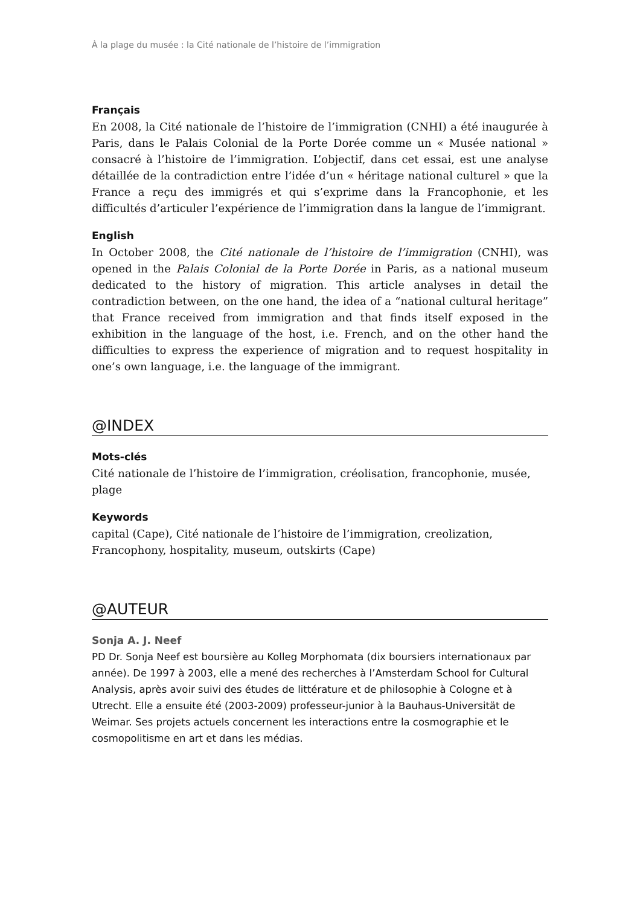À la plage du musée : la Cité nationale de l’histoire de l’immigration
Français
En 2008, la Cité nationale de l’histoire de l’immigration (CNHI) a été inaugurée à Paris, dans le Palais Colonial de la Porte Dorée comme un « Musée national » consacré à l’histoire de l’immigration. L’objectif, dans cet essai, est une analyse détaillée de la contradiction entre l’idée d’un « héritage national culturel » que la France a reçu des immigrés et qui s’exprime dans la Francophonie, et les difficultés d’articuler l’expérience de l’immigration dans la langue de l’immigrant.
English
In October 2008, the Cité nationale de l’histoire de l’immigration (CNHI), was opened in the Palais Colonial de la Porte Dorée in Paris, as a national museum dedicated to the history of migration. This article analyses in detail the contradiction between, on the one hand, the idea of a “national cultural heritage” that France received from immigration and that finds itself exposed in the exhibition in the language of the host, i.e. French, and on the other hand the difficulties to express the experience of migration and to request hospitality in one’s own language, i.e. the language of the immigrant.
@INDEX
Mots-clés
Cité nationale de l’histoire de l’immigration, créolisation, francophonie, musée, plage
Keywords
capital (Cape), Cité nationale de l’histoire de l’immigration, creolization, Francophony, hospitality, museum, outskirts (Cape)
@AUTEUR
Sonja A. J. Neef
PD Dr. Sonja Neef est boursière au Kolleg Morphomata (dix boursiers internationaux par année). De 1997 à 2003, elle a mené des recherches à l’Amsterdam School for Cultural Analysis, après avoir suivi des études de littérature et de philosophie à Cologne et à Utrecht. Elle a ensuite été (2003-2009) professeur-junior à la Bauhaus-Universität de Weimar. Ses projets actuels concernent les interactions entre la cosmographie et le cosmopolitisme en art et dans les médias.